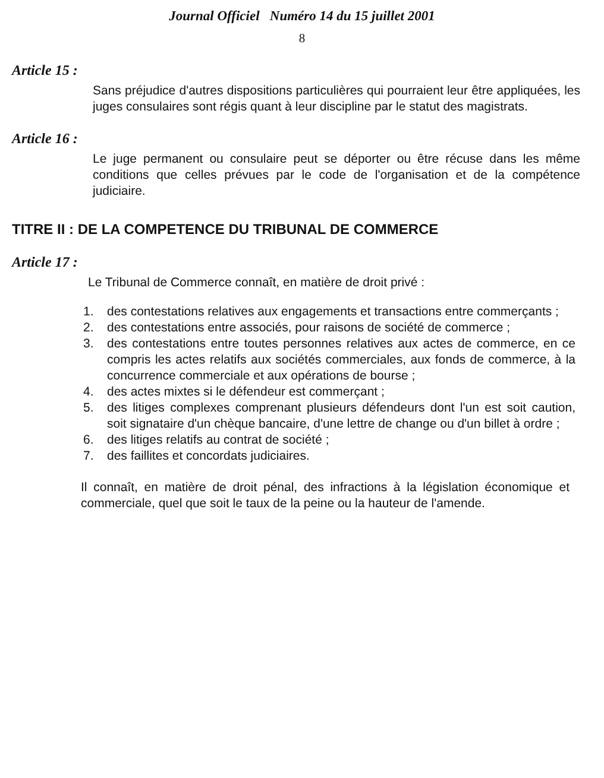Journal Officiel Numéro 14 du 15 juillet 2001
8
Article 15 :
Sans préjudice d'autres dispositions particulières qui pourraient leur être appliquées, les juges consulaires sont régis quant à leur discipline par le statut des magistrats.
Article 16 :
Le juge permanent ou consulaire peut se déporter ou être récuse dans les même conditions que celles prévues par le code de l'organisation et de la compétence judiciaire.
TITRE II : DE LA COMPETENCE DU TRIBUNAL DE COMMERCE
Article 17 :
Le Tribunal de Commerce connaît, en matière de droit privé :
1. des contestations relatives aux engagements et transactions entre commerçants ;
2. des contestations entre associés, pour raisons de société de commerce ;
3. des contestations entre toutes personnes relatives aux actes de commerce, en ce compris les actes relatifs aux sociétés commerciales, aux fonds de commerce, à la concurrence commerciale et aux opérations de bourse ;
4. des actes mixtes si le défendeur est commerçant ;
5. des litiges complexes comprenant plusieurs défendeurs dont l'un est soit caution, soit signataire d'un chèque bancaire, d'une lettre de change ou d'un billet à ordre ;
6. des litiges relatifs au contrat de société ;
7. des faillites et concordats judiciaires.
Il connaît, en matière de droit pénal, des infractions à la législation économique et commerciale, quel que soit le taux de la peine ou la hauteur de l'amende.